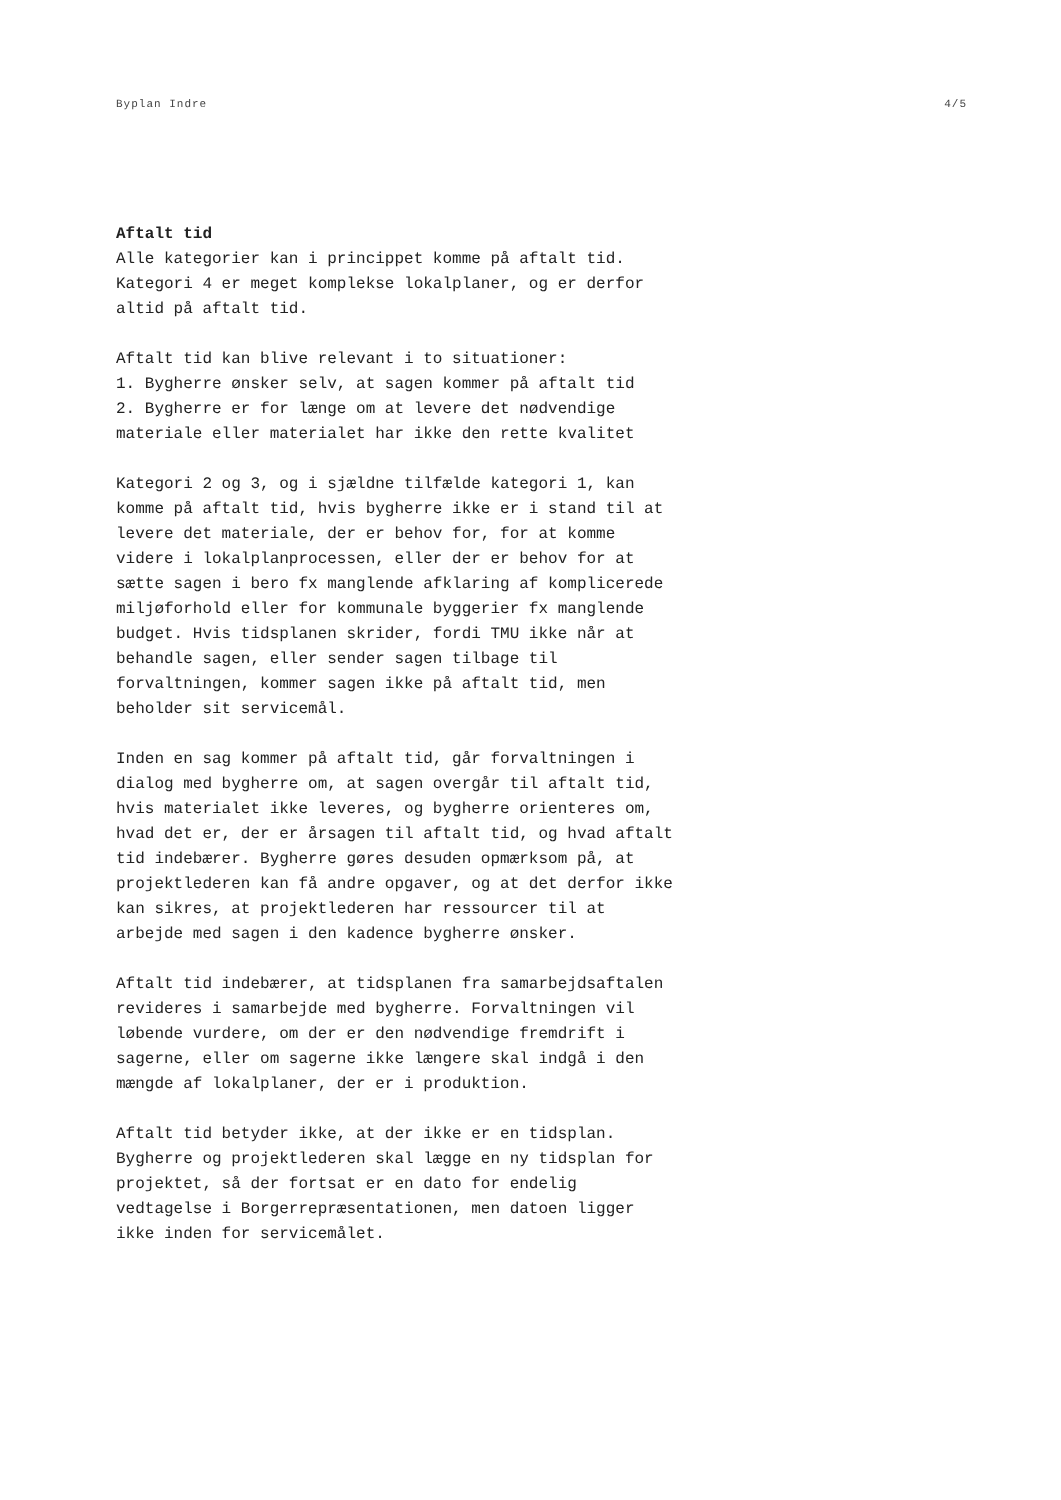Byplan Indre 4/5
Aftalt tid Alle kategorier kan i princippet komme på aftalt tid. Kategori 4 er meget komplekse lokalplaner, og er derfor altid på aftalt tid.
Aftalt tid kan blive relevant i to situationer: 1. Bygherre ønsker selv, at sagen kommer på aftalt tid 2. Bygherre er for længe om at levere det nødvendige materiale eller materialet har ikke den rette kvalitet
Kategori 2 og 3, og i sjældne tilfælde kategori 1, kan komme på aftalt tid, hvis bygherre ikke er i stand til at levere det materiale, der er behov for, for at komme videre i lokalplanprocessen, eller der er behov for at sætte sagen i bero fx manglende afklaring af komplicerede miljøforhold eller for kommunale byggerier fx manglende budget. Hvis tidsplanen skrider, fordi TMU ikke når at behandle sagen, eller sender sagen tilbage til forvaltningen, kommer sagen ikke på aftalt tid, men beholder sit servicemål.
Inden en sag kommer på aftalt tid, går forvaltningen i dialog med bygherre om, at sagen overgår til aftalt tid, hvis materialet ikke leveres, og bygherre orienteres om, hvad det er, der er årsagen til aftalt tid, og hvad aftalt tid indebærer. Bygherre gøres desuden opmærksom på, at projektlederen kan få andre opgaver, og at det derfor ikke kan sikres, at projektlederen har ressourcer til at arbejde med sagen i den kadence bygherre ønsker.
Aftalt tid indebærer, at tidsplanen fra samarbejdsaftalen revideres i samarbejde med bygherre. Forvaltningen vil løbende vurdere, om der er den nødvendige fremdrift i sagerne, eller om sagerne ikke længere skal indgå i den mængde af lokalplaner, der er i produktion.
Aftalt tid betyder ikke, at der ikke er en tidsplan. Bygherre og projektlederen skal lægge en ny tidsplan for projektet, så der fortsat er en dato for endelig vedtagelse i Borgerrepræsentationen, men datoen ligger ikke inden for servicemålet.